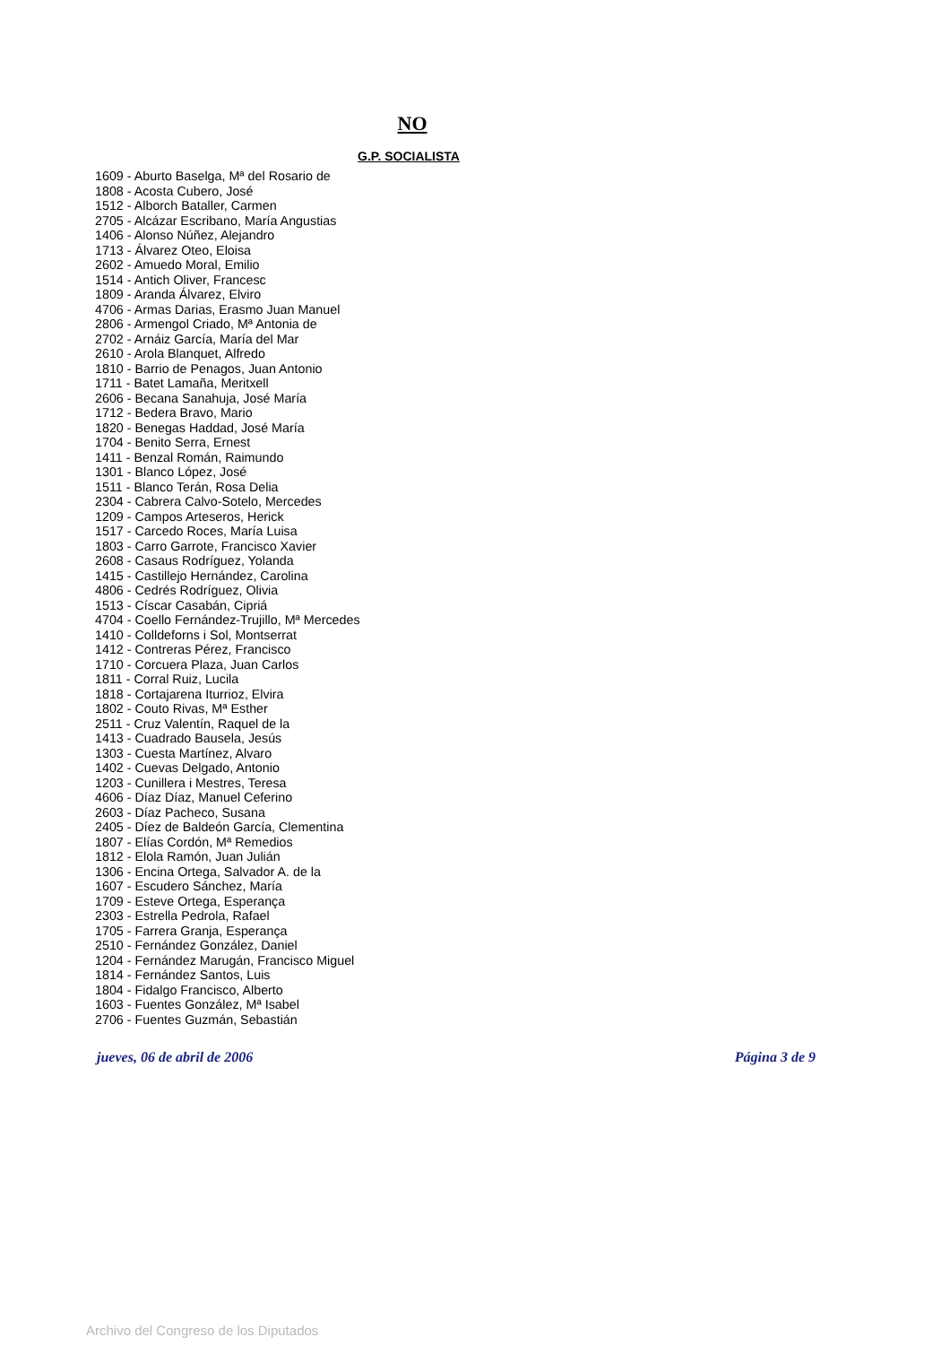NO
G.P. SOCIALISTA
1609 - Aburto Baselga, Mª del Rosario de
1808 - Acosta Cubero, José
1512 - Alborch Bataller, Carmen
2705 - Alcázar Escribano, María Angustias
1406 - Alonso Núñez, Alejandro
1713 - Álvarez Oteo, Eloisa
2602 - Amuedo Moral, Emilio
1514 - Antich Oliver, Francesc
1809 - Aranda Álvarez, Elviro
4706 - Armas Darias, Erasmo Juan Manuel
2806 - Armengol Criado, Mª Antonia de
2702 - Arnáiz García, María del Mar
2610 - Arola Blanquet, Alfredo
1810 - Barrio de Penagos, Juan Antonio
1711 - Batet Lamaña, Meritxell
2606 - Becana Sanahuja, José María
1712 - Bedera Bravo, Mario
1820 - Benegas Haddad, José María
1704 - Benito Serra, Ernest
1411 - Benzal Román, Raimundo
1301 - Blanco López, José
1511 - Blanco Terán, Rosa Delia
2304 - Cabrera Calvo-Sotelo, Mercedes
1209 - Campos Arteseros, Herick
1517 - Carcedo Roces, María Luisa
1803 - Carro Garrote, Francisco Xavier
2608 - Casaus Rodríguez, Yolanda
1415 - Castillejo Hernández, Carolina
4806 - Cedrés Rodríguez, Olivia
1513 - Císcar Casabán, Cipriá
4704 - Coello Fernández-Trujillo, Mª Mercedes
1410 - Colldeforns i Sol, Montserrat
1412 - Contreras Pérez, Francisco
1710 - Corcuera Plaza, Juan Carlos
1811 - Corral Ruiz, Lucila
1818 - Cortajarena Iturrioz, Elvira
1802 - Couto Rivas, Mª Esther
2511 - Cruz Valentín, Raquel de la
1413 - Cuadrado Bausela, Jesús
1303 - Cuesta Martínez, Alvaro
1402 - Cuevas Delgado, Antonio
1203 - Cunillera i Mestres, Teresa
4606 - Díaz Díaz, Manuel Ceferino
2603 - Díaz Pacheco, Susana
2405 - Díez de Baldeón García, Clementina
1807 - Elías Cordón, Mª Remedios
1812 - Elola Ramón, Juan Julián
1306 - Encina Ortega, Salvador A. de la
1607 - Escudero Sánchez, María
1709 - Esteve Ortega, Esperança
2303 - Estrella Pedrola, Rafael
1705 - Farrera Granja, Esperança
2510 - Fernández González, Daniel
1204 - Fernández Marugán, Francisco Miguel
1814 - Fernández Santos, Luis
1804 - Fidalgo Francisco, Alberto
1603 - Fuentes González, Mª Isabel
2706 - Fuentes Guzmán, Sebastián
jueves, 06 de abril de 2006 Página 3 de 9
Archivo del Congreso de los Diputados